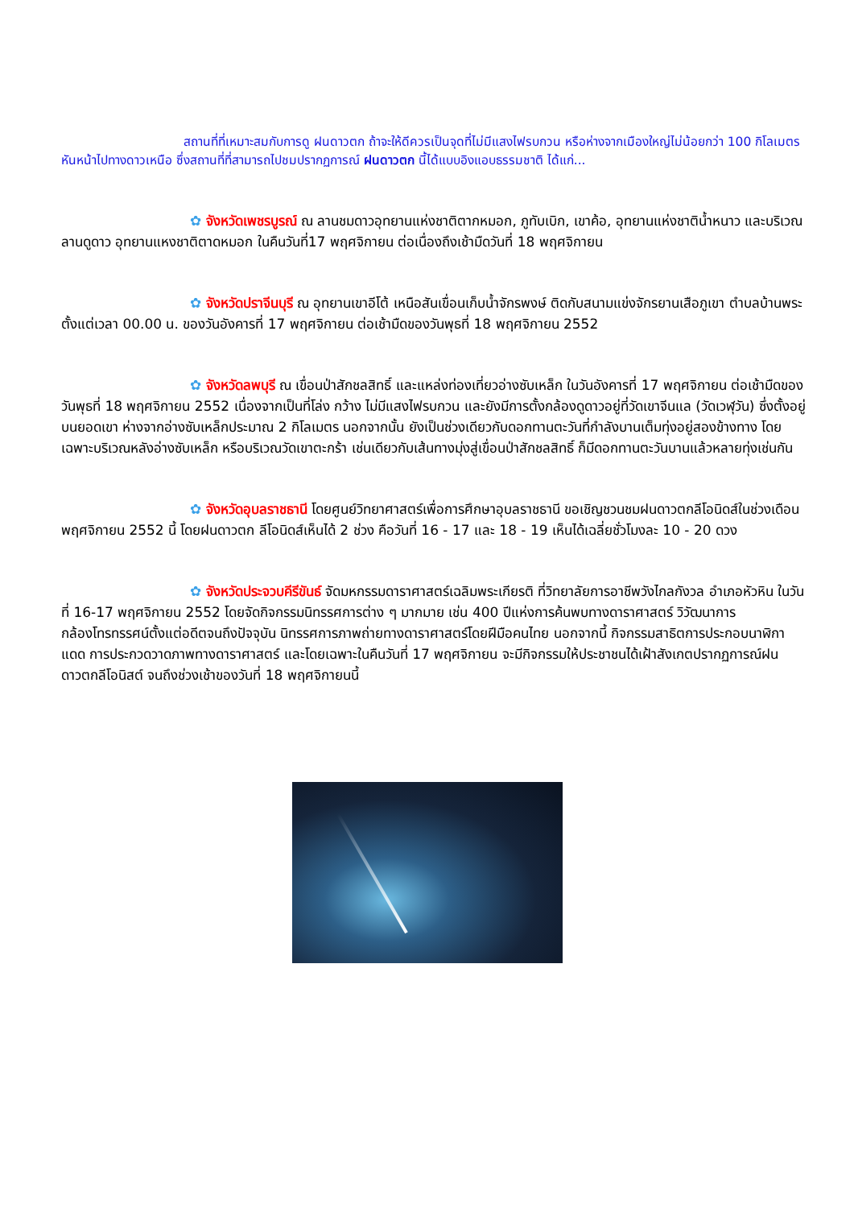สถานที่ที่เหมาะสมกับการดู ฝนดาวตก ถ้าจะให้ดีควรเป็นจุดที่ไม่มีแสงไฟรบกวน หรือห่างจากเมืองใหญ่ไม่น้อยกว่า 100 กิโลเมตร หันหน้าไปทางดาวเหนือ ซึ่งสถานที่ที่สามารถไปชมปรากฏการณ์ ฝนดาวตก นี้ได้แบบอิงแอบธรรมชาติ ได้แก่...
✿ จังหวัดเพชรบูรณ์ ณ ลานชมดาวอุทยานแห่งชาติตากหมอก, ภูทับเบิก, เขาค้อ, อุทยานแห่งชาติน้ำหนาว และบริเวณลานดูดาว อุทยานแหงชาติตาดหมอก ในคืนวันที่17 พฤศจิกายน ต่อเนื่องถึงเช้ามืดวันที่ 18 พฤศจิกายน
✿ จังหวัดปราจีนบุรี ณ อุทยานเขาอีโต้ เหนือสันเขื่อนเก็บน้ำจักรพงษ์ ติดกับสนามแข่งจักรยานเสือภูเขา ตำบลบ้านพระ ตั้งแต่เวลา 00.00 น. ของวันอังคารที่ 17 พฤศจิกายน ต่อเช้ามืดของวันพุธที่ 18 พฤศจิกายน 2552
✿ จังหวัดลพบุรี ณ เขื่อนป่าสักชลสิทธิ์ และแหล่งท่องเที่ยวอ่างซับเหล็ก ในวันอังคารที่ 17 พฤศจิกายน ต่อเช้ามืดของวันพุธที่ 18 พฤศจิกายน 2552 เนื่องจากเป็นที่โล่ง กว้าง ไม่มีแสงไฟรบกวน และยังมีการตั้งกล้องดูดาวอยู่ที่วัดเขาจีนแล (วัดเวฬุวัน) ซึ่งตั้งอยู่บนยอดเขา ห่างจากอ่างซับเหล็กประมาณ 2 กิโลเมตร นอกจากนั้น ยังเป็นช่วงเดียวกับดอกทานตะวันที่กำลังบานเต็มทุ่งอยู่สองข้างทาง โดยเฉพาะบริเวณหลังอ่างซับเหล็ก หรือบริเวณวัดเขาตะกร้า เช่นเดียวกับเส้นทางมุ่งสู่เขื่อนป่าสักชลสิทธิ์ ก็มีดอกทานตะวันบานแล้วหลายทุ่งเช่นกัน
✿ จังหวัดอุบลราชธานี โดยศูนย์วิทยาศาสตร์เพื่อการศึกษาอุบลราชธานี ขอเชิญชวนชมฝนดาวตกลีโอนิดส์ในช่วงเดือนพฤศจิกายน 2552 นี้ โดยฝนดาวตก ลีโอนิดส์เห็นได้ 2 ช่วง คือวันที่ 16 - 17 และ 18 - 19 เห็นได้เฉลี่ยชั่วโมงละ 10 - 20 ดวง
✿ จังหวัดประจวบคีรีขันธ์ จัดมหกรรมดาราศาสตร์เฉลิมพระเกียรติ ที่วิทยาลัยการอาชีพวังไกลกังวล อำเภอหัวหิน ในวันที่ 16-17 พฤศจิกายน 2552 โดยจัดกิจกรรมนิทรรศการต่าง ๆ มากมาย เช่น 400 ปีแห่งการค้นพบทางดาราศาสตร์ วิวัฒนาการกล้องโทรทรรศน์ตั้งแต่อดีตจนถึงปัจจุบัน นิทรรศการภาพถ่ายทางดาราศาสตร์โดยฝีมือคนไทย นอกจากนี้ กิจกรรมสาธิตการประกอบนาฬิกาแดด การประกวดวาดภาพทางดาราศาสตร์ และโดยเฉพาะในคืนวันที่ 17 พฤศจิกายน จะมีกิจกรรมให้ประชาชนได้เฝ้าสังเกตปรากฏการณ์ฝนดาวตกลีโอนิสต์ จนถึงช่วงเช้าของวันที่ 18 พฤศจิกายนนี้